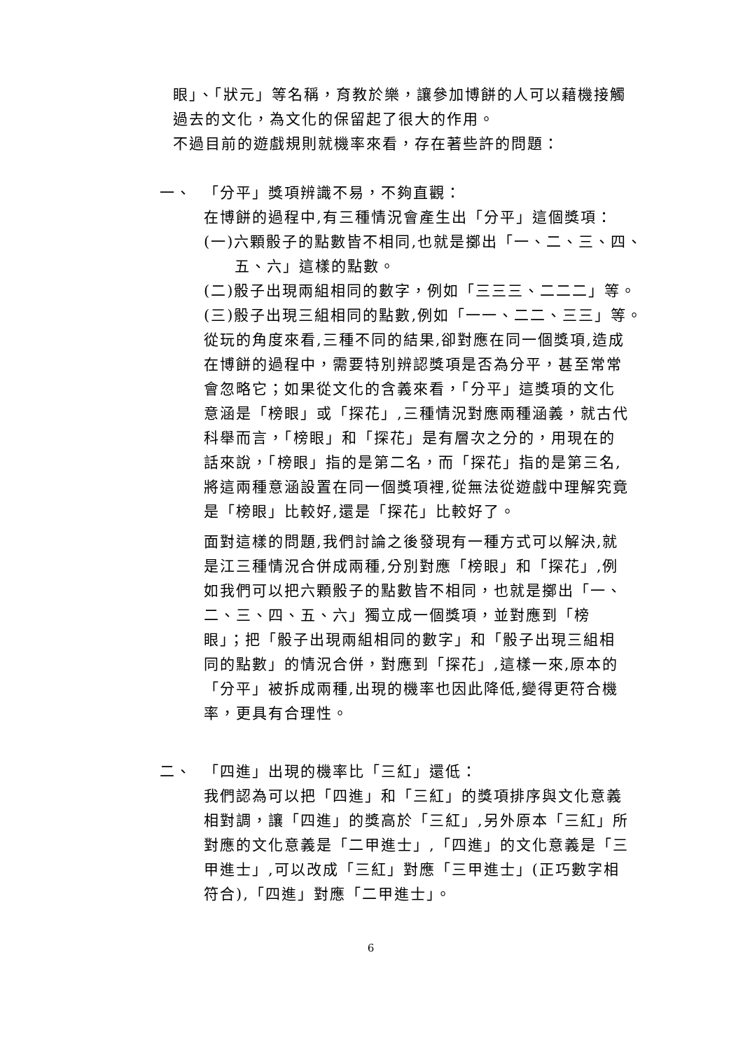眼」、「狀元」等名稱，育教於樂，讓參加博餅的人可以藉機接觸過去的文化，為文化的保留起了很大的作用。
不過目前的遊戲規則就機率來看，存在著些許的問題：
一、 「分平」獎項辨識不易，不夠直觀：
在博餅的過程中,有三種情況會產生出「分平」這個獎項：
(一)六顆骰子的點數皆不相同,也就是擲出「一、二、三、四、五、六」這樣的點數。
(二)骰子出現兩組相同的數字，例如「三三三、二二二」等。
(三)骰子出現三組相同的點數,例如「一一、二二、三三」等。
從玩的角度來看,三種不同的結果,卻對應在同一個獎項,造成在博餅的過程中，需要特別辨認獎項是否為分平，甚至常常會忽略它；如果從文化的含義來看，「分平」這獎項的文化意涵是「榜眼」或「探花」,三種情況對應兩種涵義，就古代科舉而言，「榜眼」和「探花」是有層次之分的，用現在的話來說，「榜眼」指的是第二名，而「探花」指的是第三名,將這兩種意涵設置在同一個獎項裡,從無法從遊戲中理解究竟是「榜眼」比較好,還是「探花」比較好了。
面對這樣的問題,我們討論之後發現有一種方式可以解決,就是江三種情況合併成兩種,分別對應「榜眼」和「探花」,例如我們可以把六顆骰子的點數皆不相同，也就是擲出「一、二、三、四、五、六」獨立成一個獎項，並對應到「榜眼」；把「骰子出現兩組相同的數字」和「骰子出現三組相同的點數」的情況合併，對應到「探花」,這樣一來,原本的「分平」被拆成兩種,出現的機率也因此降低,變得更符合機率，更具有合理性。
二、 「四進」出現的機率比「三紅」還低：
我們認為可以把「四進」和「三紅」的獎項排序與文化意義相對調，讓「四進」的獎高於「三紅」,另外原本「三紅」所對應的文化意義是「二甲進士」,「四進」的文化意義是「三甲進士」,可以改成「三紅」對應「三甲進士」(正巧數字相符合),「四進」對應「二甲進士」。
6